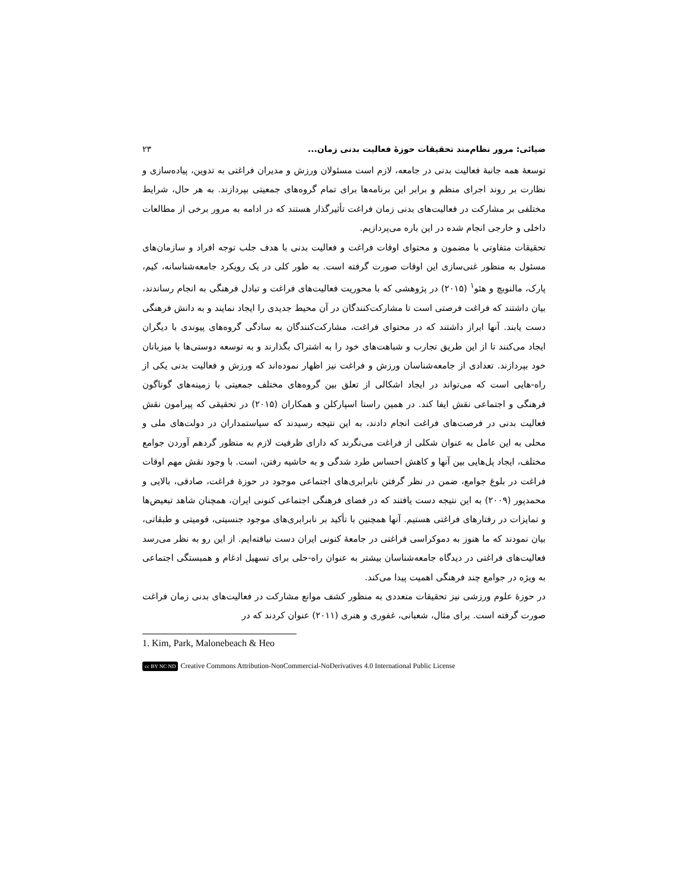ضیائی: مرور نظام‌مند تحقیقات حوزهٔ فعالیت بدنی زمان... ۲۳
توسعهٔ همه جانبهٔ فعالیت بدنی در جامعه، لازم است مسئولان ورزش و مدیران فراغتی به تدوین، پیاده‌سازی و نظارت بر روند اجرای منظم و برابر این برنامه‌ها برای تمام گروه‌های جمعیتی بپردازند. به هر حال، شرایط مختلفی بر مشارکت در فعالیت‌های بدنی زمان فراغت تأثیرگذار هستند که در ادامه به مرور برخی از مطالعات داخلی و خارجی انجام شده در این باره می‌پردازیم.
تحقیقات متفاوتی با مضمون و محتوای اوقات فراغت و فعالیت بدنی با هدف جلب توجه افراد و سازمان‌های مسئول به منظور غنی‌سازی این اوقات صورت گرفته است. به طور کلی در یک رویکرد جامعه‌شناسانه، کیم، پارک، مالنوبچ و هئو<sup>۱</sup> (۲۰۱۵) در پژوهشی که با محوریت فعالیت‌های فراغت و تبادل فرهنگی به انجام رساندند، بیان داشتند که فراغت فرصتی است تا مشارکت‌کنندگان در آن محیط جدیدی را ایجاد نمایند و به دانش فرهنگی دست یابند. آنها ابراز داشتند که در محتوای فراغت، مشارکت‌کنندگان به سادگی گروه‌های پیوندی با دیگران ایجاد می‌کنند تا از این طریق تجارب و شباهت‌های خود را به اشتراک بگذارند و به توسعه دوستی‌ها با میزبانان خود بپردازند. تعدادی از جامعه‌شناسان ورزش و فراغت نیز اظهار نموده‌اند که ورزش و فعالیت بدنی یکی از راه-هایی است که می‌تواند در ایجاد اشکالی از تعلق بین گروه‌های مختلف جمعیتی با زمینه‌های گوناگون فرهنگی و اجتماعی نقش ایفا کند. در همین راستا اسپارکلن و همکاران (۲۰۱۵) در تحقیقی که پیرامون نقش فعالیت بدنی در فرصت‌های فراغت انجام دادند، به این نتیجه رسیدند که سیاستمداران در دولت‌های ملی و محلی به این عامل به عنوان شکلی از فراغت می‌نگرند که دارای ظرفیت لازم به منظور گردهم آوردن جوامع مختلف، ایجاد پل‌هایی بین آنها و کاهش احساس طرد شدگی و به حاشیه رفتن، است. با وجود نقش مهم اوقات فراغت در بلوغ جوامع، ضمن در نظر گرفتن نابرابری‌های اجتماعی موجود در حوزهٔ فراغت، صادقی، بالایی و محمدپور (۲۰۰۹) به این نتیجه دست یافتند که در فضای فرهنگی اجتماعی کنونی ایران، همچنان شاهد تبعیض‌ها و تمایزات در رفتارهای فراغتی هستیم. آنها همچنین با تأکید بر نابرابری‌های موجود جنسیتی، قومیتی و طبقاتی، بیان نمودند که ما هنوز به دموکراسی فراغتی در جامعهٔ کنونی ایران دست نیافته‌ایم. از این رو به نظر می‌رسد فعالیت‌های فراغتی در دیدگاه جامعه‌شناسان بیشتر به عنوان راه-حلی برای تسهیل ادغام و همبستگی اجتماعی به ویژه در جوامع چند فرهنگی اهمیت پیدا می‌کند.
در حوزهٔ علوم ورزشی نیز تحقیقات متعددی به منظور کشف موانع مشارکت در فعالیت‌های بدنی زمان فراغت صورت گرفته است. برای مثال، شعبانی، غفوری و هنری (۲۰۱۱) عنوان کردند که در
1. Kim, Park, Malonebeach & Heo
cc BY NC ND Creative Commons Attribution-NonCommercial-NoDerivatives 4.0 International Public License